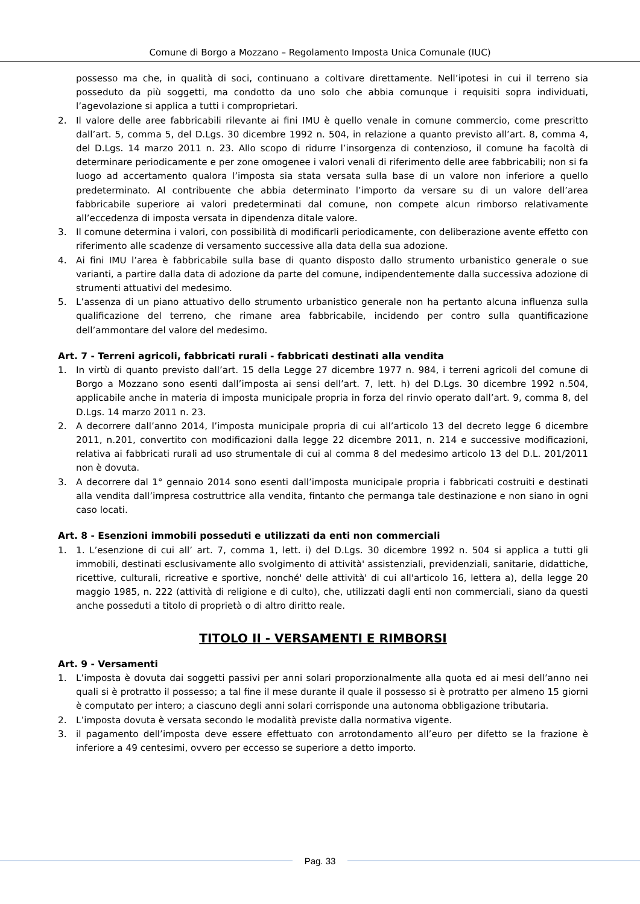Comune di Borgo a Mozzano – Regolamento Imposta Unica Comunale (IUC)
possesso ma che, in qualità di soci, continuano a coltivare direttamente. Nell’ipotesi in cui il terreno sia posseduto da più soggetti, ma condotto da uno solo che abbia comunque i requisiti sopra individuati, l’agevolazione si applica a tutti i comproprietari.
2. Il valore delle aree fabbricabili rilevante ai fini IMU è quello venale in comune commercio, come prescritto dall’art. 5, comma 5, del D.Lgs. 30 dicembre 1992 n. 504, in relazione a quanto previsto all’art. 8, comma 4, del D.Lgs. 14 marzo 2011 n. 23. Allo scopo di ridurre l’insorgenza di contenzioso, il comune ha facoltà di determinare periodicamente e per zone omogenee i valori venali di riferimento delle aree fabbricabili; non si fa luogo ad accertamento qualora l’imposta sia stata versata sulla base di un valore non inferiore a quello predeterminato. Al contribuente che abbia determinato l’importo da versare su di un valore dell’area fabbricabile superiore ai valori predeterminati dal comune, non compete alcun rimborso relativamente all’eccedenza di imposta versata in dipendenza ditale valore.
3. Il comune determina i valori, con possibilità di modificarli periodicamente, con deliberazione avente effetto con riferimento alle scadenze di versamento successive alla data della sua adozione.
4. Ai fini IMU l’area è fabbricabile sulla base di quanto disposto dallo strumento urbanistico generale o sue varianti, a partire dalla data di adozione da parte del comune, indipendentemente dalla successiva adozione di strumenti attuativi del medesimo.
5. L’assenza di un piano attuativo dello strumento urbanistico generale non ha pertanto alcuna influenza sulla qualificazione del terreno, che rimane area fabbricabile, incidendo per contro sulla quantificazione dell’ammontare del valore del medesimo.
Art. 7 - Terreni agricoli, fabbricati rurali - fabbricati destinati alla vendita
1. In virtù di quanto previsto dall’art. 15 della Legge 27 dicembre 1977 n. 984, i terreni agricoli del comune di Borgo a Mozzano sono esenti dall’imposta ai sensi dell’art. 7, lett. h) del D.Lgs. 30 dicembre 1992 n.504, applicabile anche in materia di imposta municipale propria in forza del rinvio operato dall’art. 9, comma 8, del D.Lgs. 14 marzo 2011 n. 23.
2. A decorrere dall’anno 2014, l’imposta municipale propria di cui all’articolo 13 del decreto legge 6 dicembre 2011, n.201, convertito con modificazioni dalla legge 22 dicembre 2011, n. 214 e successive modificazioni, relativa ai fabbricati rurali ad uso strumentale di cui al comma 8 del medesimo articolo 13 del D.L. 201/2011 non è dovuta.
3. A decorrere dal 1° gennaio 2014 sono esenti dall’imposta municipale propria i fabbricati costruiti e destinati alla vendita dall’impresa costruttrice alla vendita, fintanto che permanga tale destinazione e non siano in ogni caso locati.
Art. 8 - Esenzioni immobili posseduti e utilizzati da enti non commerciali
1. 1. L’esenzione di cui all’ art. 7, comma 1, lett. i) del D.Lgs. 30 dicembre 1992 n. 504 si applica a tutti gli immobili, destinati esclusivamente allo svolgimento di attività' assistenziali, previdenziali, sanitarie, didattiche, ricettive, culturali, ricreative e sportive, nonché' delle attività' di cui all'articolo 16, lettera a), della legge 20 maggio 1985, n. 222 (attività di religione e di culto), che, utilizzati dagli enti non commerciali, siano da questi anche posseduti a titolo di proprietà o di altro diritto reale.
TITOLO II - VERSAMENTI E RIMBORSI
Art. 9 - Versamenti
1. L’imposta è dovuta dai soggetti passivi per anni solari proporzionalmente alla quota ed ai mesi dell’anno nei quali si è protratto il possesso; a tal fine il mese durante il quale il possesso si è protratto per almeno 15 giorni è computato per intero; a ciascuno degli anni solari corrisponde una autonoma obbligazione tributaria.
2. L’imposta dovuta è versata secondo le modalità previste dalla normativa vigente.
3. il pagamento dell’imposta deve essere effettuato con arrotondamento all’euro per difetto se la frazione è inferiore a 49 centesimi, ovvero per eccesso se superiore a detto importo.
Pag. 33